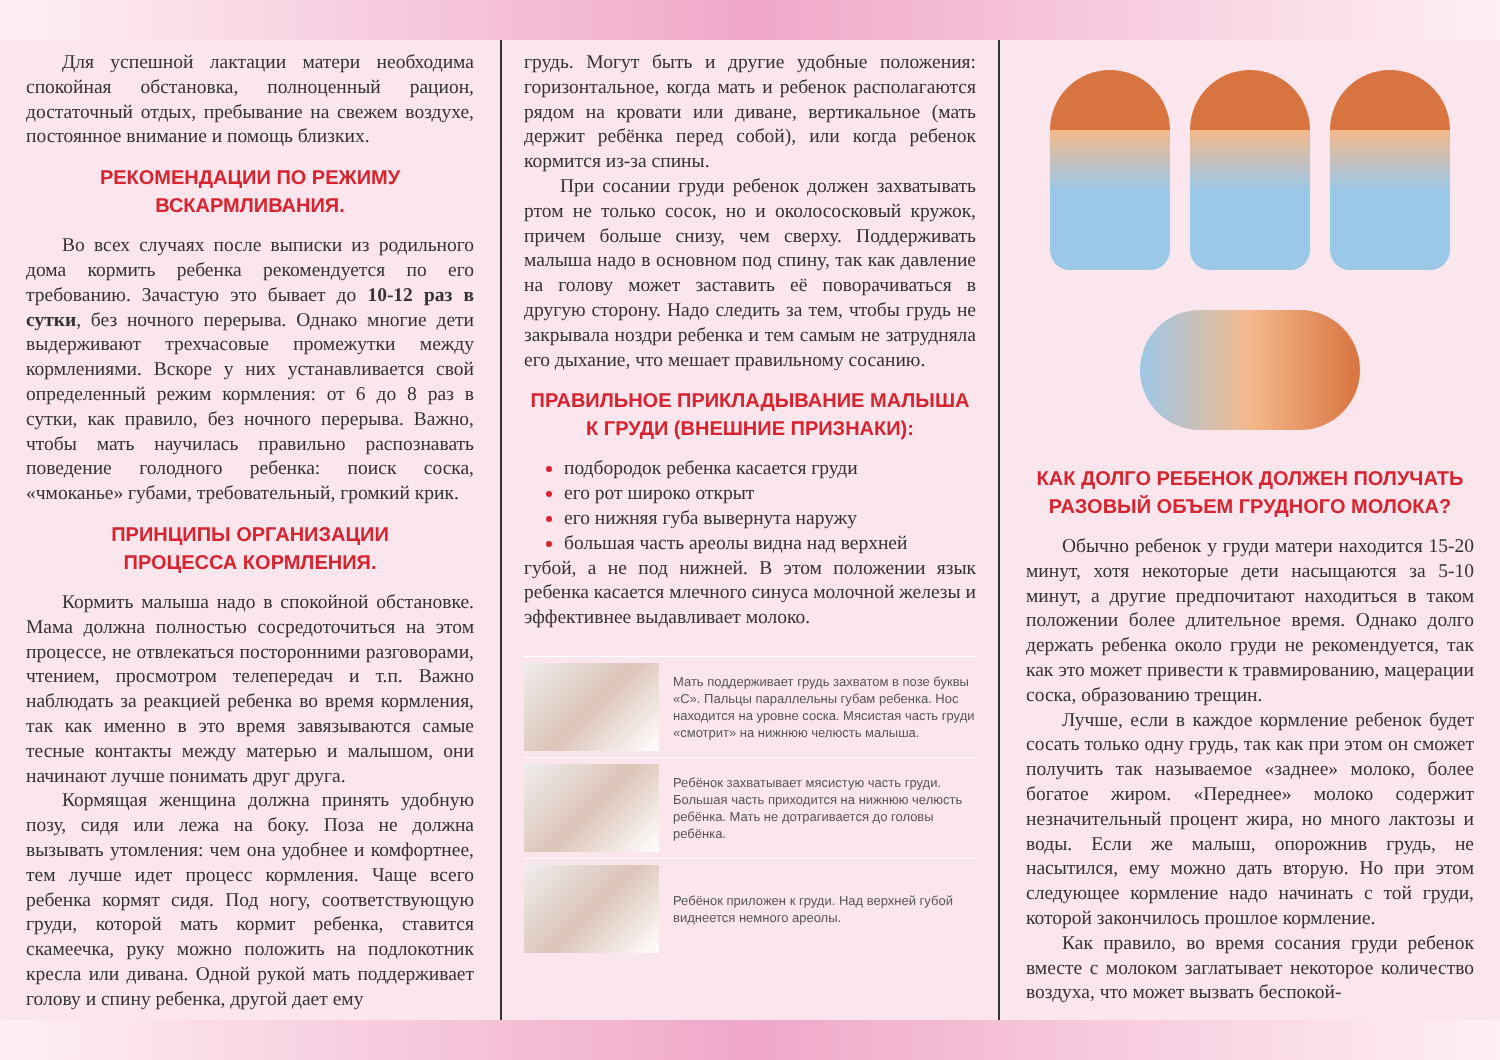Для успешной лактации матери необходима спокойная обстановка, полноценный рацион, достаточный отдых, пребывание на свежем воздухе, постоянное внимание и помощь близких.
РЕКОМЕНДАЦИИ ПО РЕЖИМУ ВСКАРМЛИВАНИЯ.
Во всех случаях после выписки из родильного дома кормить ребенка рекомендуется по его требованию. Зачастую это бывает до 10-12 раз в сутки, без ночного перерыва. Однако многие дети выдерживают трехчасовые промежутки между кормлениями. Вскоре у них устанавливается свой определенный режим кормления: от 6 до 8 раз в сутки, как правило, без ночного перерыва. Важно, чтобы мать научилась правильно распознавать поведение голодного ребенка: поиск соска, «чмоканье» губами, требовательный, громкий крик.
ПРИНЦИПЫ ОРГАНИЗАЦИИ
ПРОЦЕССА КОРМЛЕНИЯ.
Кормить малыша надо в спокойной обстановке. Мама должна полностью сосредоточиться на этом процессе, не отвлекаться посторонними разговорами, чтением, просмотром телепередач и т.п. Важно наблюдать за реакцией ребенка во время кормления, так как именно в это время завязываются самые тесные контакты между матерью и малышом, они начинают лучше понимать друг друга.
Кормящая женщина должна принять удобную позу, сидя или лежа на боку. Поза не должна вызывать утомления: чем она удобнее и комфортнее, тем лучше идет процесс кормления. Чаще всего ребенка кормят сидя. Под ногу, соответствующую груди, которой мать кормит ребенка, ставится скамеечка, руку можно положить на подлокотник кресла или дивана. Одной рукой мать поддерживает голову и спину ребенка, другой дает ему
грудь. Могут быть и другие удобные положения: горизонтальное, когда мать и ребенок располагаются рядом на кровати или диване, вертикальное (мать держит ребёнка перед собой), или когда ребенок кормится из-за спины.
При сосании груди ребенок должен захватывать ртом не только сосок, но и околососковый кружок, причем больше снизу, чем сверху. Поддерживать малыша надо в основном под спину, так как давление на голову может заставить её поворачиваться в другую сторону. Надо следить за тем, чтобы грудь не закрывала ноздри ребенка и тем самым не затрудняла его дыхание, что мешает правильному сосанию.
ПРАВИЛЬНОЕ ПРИКЛАДЫВАНИЕ МАЛЫША
К ГРУДИ (ВНЕШНИЕ ПРИЗНАКИ):
подбородок ребенка касается груди
его рот широко открыт
его нижняя губа вывернута наружу
большая часть ареолы видна над верхней
губой, а не под нижней. В этом положении язык ребенка касается млечного синуса молочной железы и эффективнее выдавливает молоко.
Мать поддерживает грудь захватом в позе буквы «С». Пальцы параллельны губам ребенка. Нос находится на уровне соска. Мясистая часть груди «смотрит» на нижнюю челюсть малыша.
Ребёнок захватывает мясистую часть груди. Большая часть приходится на нижнюю челюсть ребёнка. Мать не дотрагивается до головы ребёнка.
Ребёнок приложен к груди. Над верхней губой виднеется немного ареолы.
КАК ДОЛГО РЕБЕНОК ДОЛЖЕН ПОЛУЧАТЬ
РАЗОВЫЙ ОБЪЕМ ГРУДНОГО МОЛОКА?
Обычно ребенок у груди матери находится 15-20 минут, хотя некоторые дети насыщаются за 5-10 минут, а другие предпочитают находиться в таком положении более длительное время. Однако долго держать ребенка около груди не рекомендуется, так как это может привести к травмированию, мацерации соска, образованию трещин.
Лучше, если в каждое кормление ребенок будет сосать только одну грудь, так как при этом он сможет получить так называемое «заднее» молоко, более богатое жиром. «Переднее» молоко содержит незначительный процент жира, но много лактозы и воды. Если же малыш, опорожнив грудь, не насытился, ему можно дать вторую. Но при этом следующее кормление надо начинать с той груди, которой закончилось прошлое кормление.
Как правило, во время сосания груди ребенок вместе с молоком заглатывает некоторое количество воздуха, что может вызвать беспокой-